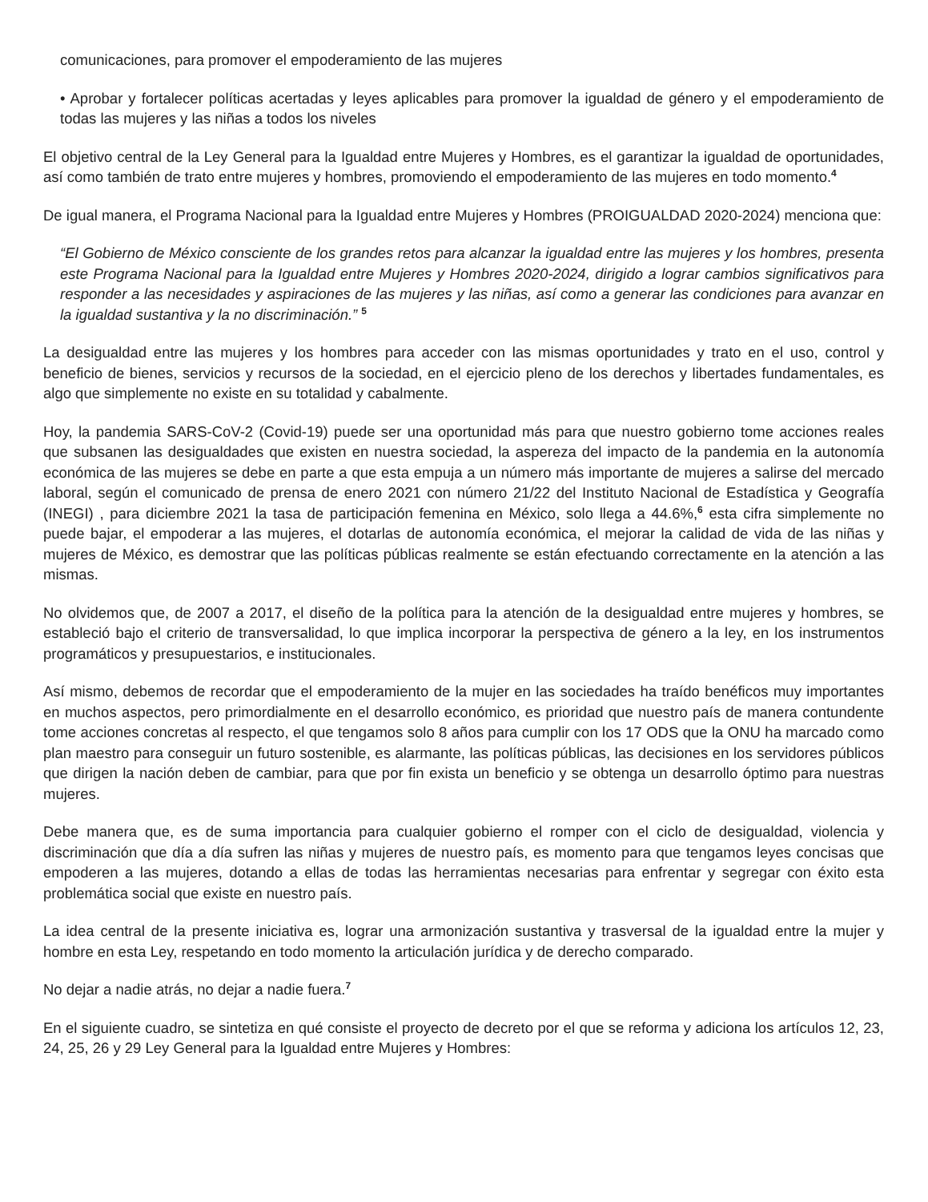comunicaciones, para promover el empoderamiento de las mujeres
• Aprobar y fortalecer políticas acertadas y leyes aplicables para promover la igualdad de género y el empoderamiento de todas las mujeres y las niñas a todos los niveles
El objetivo central de la Ley General para la Igualdad entre Mujeres y Hombres, es el garantizar la igualdad de oportunidades, así como también de trato entre mujeres y hombres, promoviendo el empoderamiento de las mujeres en todo momento.<sup>4</sup>
De igual manera, el Programa Nacional para la Igualdad entre Mujeres y Hombres (PROIGUALDAD 2020-2024) menciona que:
“El Gobierno de México consciente de los grandes retos para alcanzar la igualdad entre las mujeres y los hombres, presenta este Programa Nacional para la Igualdad entre Mujeres y Hombres 2020-2024, dirigido a lograr cambios significativos para responder a las necesidades y aspiraciones de las mujeres y las niñas, así como a generar las condiciones para avanzar en la igualdad sustantiva y la no discriminación.” <sup>5</sup>
La desigualdad entre las mujeres y los hombres para acceder con las mismas oportunidades y trato en el uso, control y beneficio de bienes, servicios y recursos de la sociedad, en el ejercicio pleno de los derechos y libertades fundamentales, es algo que simplemente no existe en su totalidad y cabalmente.
Hoy, la pandemia SARS-CoV-2 (Covid-19) puede ser una oportunidad más para que nuestro gobierno tome acciones reales que subsanen las desigualdades que existen en nuestra sociedad, la aspereza del impacto de la pandemia en la autonomía económica de las mujeres se debe en parte a que esta empuja a un número más importante de mujeres a salirse del mercado laboral, según el comunicado de prensa de enero 2021 con número 21/22 del Instituto Nacional de Estadística y Geografía (INEGI) , para diciembre 2021 la tasa de participación femenina en México, solo llega a 44.6%,<sup>6</sup> esta cifra simplemente no puede bajar, el empoderar a las mujeres, el dotarlas de autonomía económica, el mejorar la calidad de vida de las niñas y mujeres de México, es demostrar que las políticas públicas realmente se están efectuando correctamente en la atención a las mismas.
No olvidemos que, de 2007 a 2017, el diseño de la política para la atención de la desigualdad entre mujeres y hombres, se estableció bajo el criterio de transversalidad, lo que implica incorporar la perspectiva de género a la ley, en los instrumentos programáticos y presupuestarios, e institucionales.
Así mismo, debemos de recordar que el empoderamiento de la mujer en las sociedades ha traído benéficos muy importantes en muchos aspectos, pero primordialmente en el desarrollo económico, es prioridad que nuestro país de manera contundente tome acciones concretas al respecto, el que tengamos solo 8 años para cumplir con los 17 ODS que la ONU ha marcado como plan maestro para conseguir un futuro sostenible, es alarmante, las políticas públicas, las decisiones en los servidores públicos que dirigen la nación deben de cambiar, para que por fin exista un beneficio y se obtenga un desarrollo óptimo para nuestras mujeres.
Debe manera que, es de suma importancia para cualquier gobierno el romper con el ciclo de desigualdad, violencia y discriminación que día a día sufren las niñas y mujeres de nuestro país, es momento para que tengamos leyes concisas que empoderen a las mujeres, dotando a ellas de todas las herramientas necesarias para enfrentar y segregar con éxito esta problemática social que existe en nuestro país.
La idea central de la presente iniciativa es, lograr una armonización sustantiva y trasversal de la igualdad entre la mujer y hombre en esta Ley, respetando en todo momento la articulación jurídica y de derecho comparado.
No dejar a nadie atrás, no dejar a nadie fuera.<sup>7</sup>
En el siguiente cuadro, se sintetiza en qué consiste el proyecto de decreto por el que se reforma y adiciona los artículos 12, 23, 24, 25, 26 y 29 Ley General para la Igualdad entre Mujeres y Hombres: